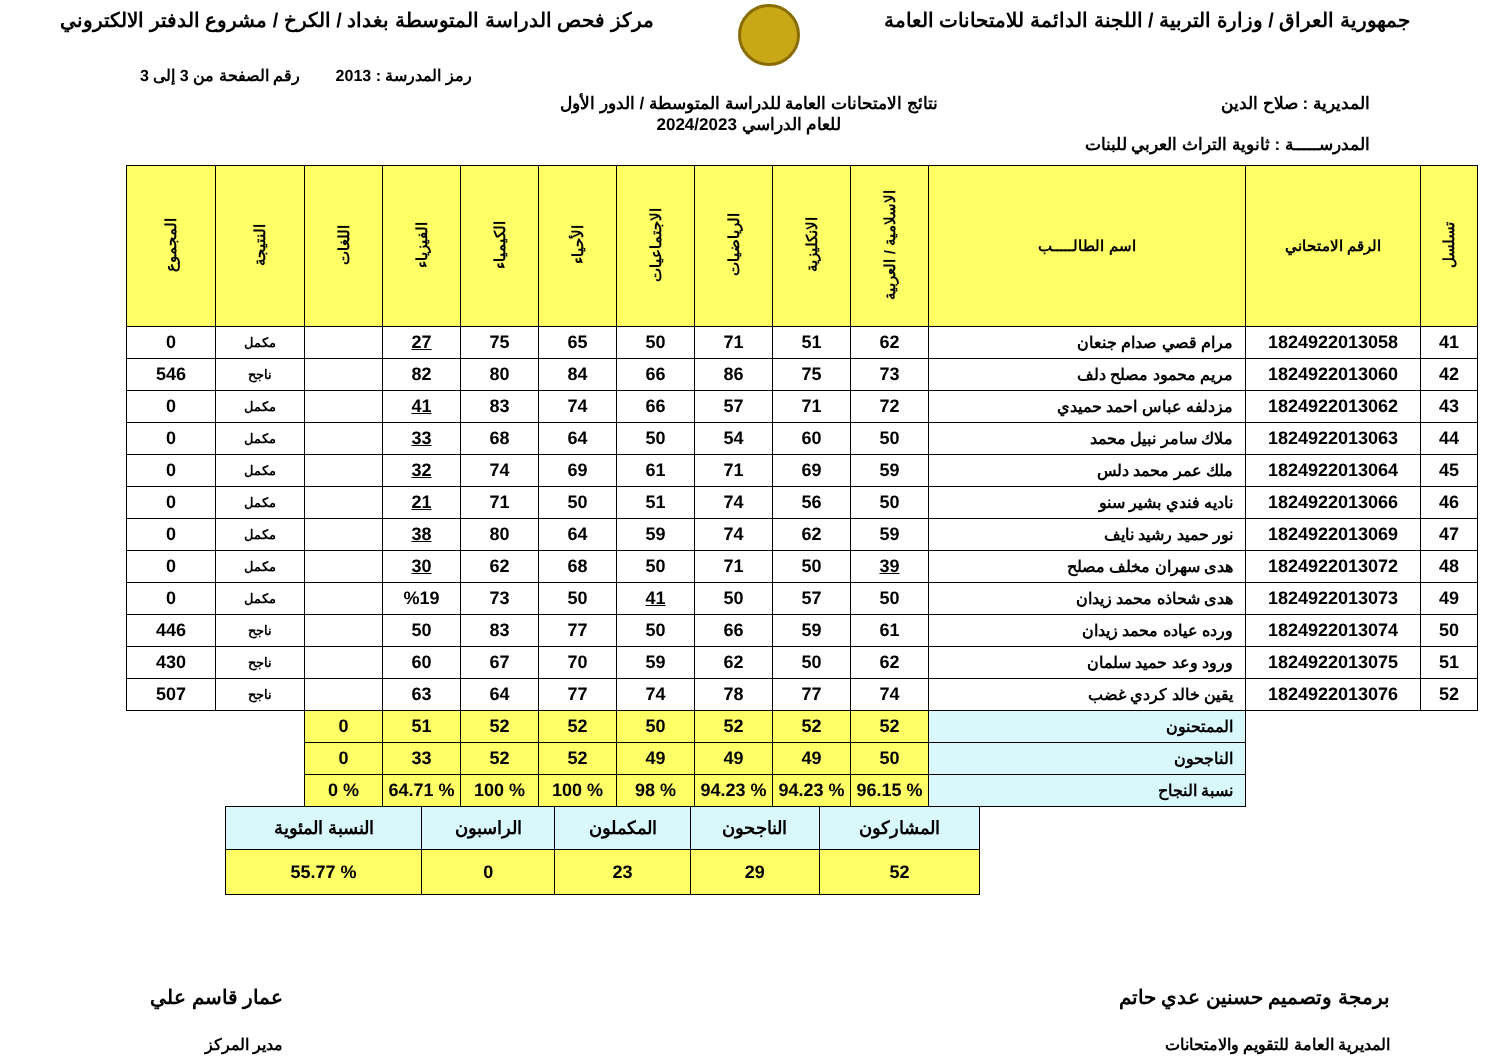جمهورية العراق / وزارة التربية / اللجنة الدائمة للامتحانات العامة
مركز فحص الدراسة المتوسطة بغداد / الكرخ / مشروع الدفتر الالكتروني
رمز المدرسة : 2013 رقم الصفحة من 3 إلى 3
المديرية : صلاح الدين
المدرســـــة : ثانوية التراث العربي للبنات
نتائج الامتحانات العامة للدراسة المتوسطة / الدور الأول
للعام الدراسي 2024/2023
| تسلسل | الرقم الامتحاني | اسم الطالـــــب | الاسلامية / العربية | الانكليزية | الرياضيات | الاجتماعيات | الأحياء | الكيمياء | الفيزياء | اللغات | النتيجة | المجموع |
| --- | --- | --- | --- | --- | --- | --- | --- | --- | --- | --- | --- | --- |
| 41 | 1824922013058 | مرام قصي صدام جنعان | 62 | 51 | 71 | 50 | 65 | 75 | 27 | | مكمل | 0 |
| 42 | 1824922013060 | مريم محمود مصلح دلف | 73 | 75 | 86 | 66 | 84 | 80 | 82 | | ناجح | 546 |
| 43 | 1824922013062 | مزدلفه عباس احمد حميدي | 72 | 71 | 57 | 66 | 74 | 83 | 41 | | مكمل | 0 |
| 44 | 1824922013063 | ملاك سامر نبيل محمد | 50 | 60 | 54 | 50 | 64 | 68 | 33 | | مكمل | 0 |
| 45 | 1824922013064 | ملك عمر محمد دلس | 59 | 69 | 71 | 61 | 69 | 74 | 32 | | مكمل | 0 |
| 46 | 1824922013066 | ناديه فندي بشير سنو | 50 | 56 | 74 | 51 | 50 | 71 | 21 | | مكمل | 0 |
| 47 | 1824922013069 | نور حميد رشيد نايف | 59 | 62 | 74 | 59 | 64 | 80 | 38 | | مكمل | 0 |
| 48 | 1824922013072 | هدى سهران مخلف مصلح | 39 | 50 | 71 | 50 | 68 | 62 | 30 | | مكمل | 0 |
| 49 | 1824922013073 | هدى شحاذه محمد زيدان | 50 | 57 | 50 | 41 | 50 | 73 | %19 | | مكمل | 0 |
| 50 | 1824922013074 | ورده عياده محمد زيدان | 61 | 59 | 66 | 50 | 77 | 83 | 50 | | ناجح | 446 |
| 51 | 1824922013075 | ورود وعد حميد سلمان | 62 | 50 | 62 | 59 | 70 | 67 | 60 | | ناجح | 430 |
| 52 | 1824922013076 | يقين خالد كردي غضب | 74 | 77 | 78 | 74 | 77 | 64 | 63 | | ناجح | 507 |
| | | الممتحنون | 52 | 52 | 52 | 50 | 52 | 52 | 51 | 0 | | |
| | | الناجحون | 50 | 49 | 49 | 49 | 52 | 52 | 33 | 0 | | |
| | | نسبة النجاح | % 96.15 | % 94.23 | % 94.23 | % 98 | % 100 | % 100 | % 64.71 | % 0 | | |
| المشاركون | الناجحون | المكملون | الراسبون | النسبة المئوية |
| 52 | 29 | 23 | 0 | % 55.77 |
برمجة وتصميم حسنين عدي حاتم
المديرية العامة للتقويم والامتحانات
عمار قاسم علي
مدير المركز